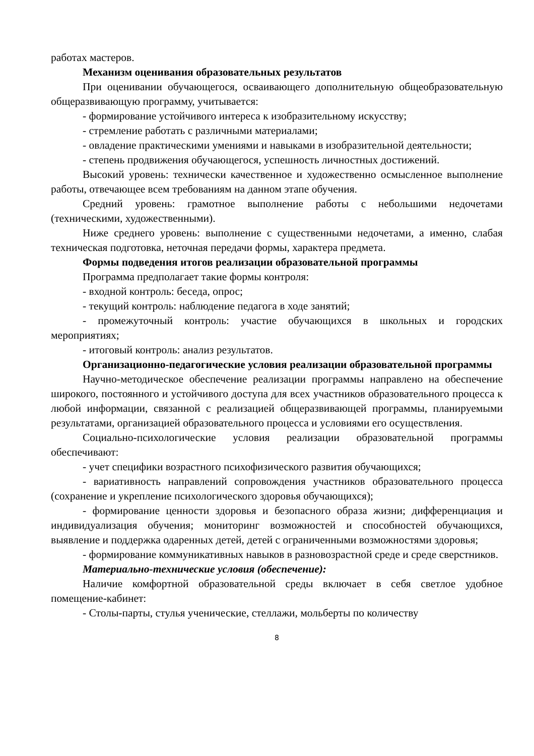работах мастеров.
Механизм оценивания образовательных результатов
При оценивании обучающегося, осваивающего дополнительную общеобразовательную общеразвивающую программу, учитывается:
- формирование устойчивого интереса к изобразительному искусству;
- стремление работать с различными материалами;
- овладение практическими умениями и навыками в изобразительной деятельности;
- степень продвижения обучающегося, успешность личностных достижений.
Высокий уровень: технически качественное и художественно осмысленное выполнение работы, отвечающее всем требованиям на данном этапе обучения.
Средний уровень: грамотное выполнение работы с небольшими недочетами (техническими, художественными).
Ниже среднего уровень: выполнение с существенными недочетами, а именно, слабая техническая подготовка, неточная передачи формы, характера предмета.
Формы подведения итогов реализации образовательной программы
Программа предполагает такие формы контроля:
- входной контроль: беседа, опрос;
- текущий контроль: наблюдение педагога в ходе занятий;
- промежуточный контроль: участие обучающихся в школьных и городских мероприятиях;
- итоговый контроль: анализ результатов.
Организационно-педагогические условия реализации образовательной программы
Научно-методическое обеспечение реализации программы направлено на обеспечение широкого, постоянного и устойчивого доступа для всех участников образовательного процесса к любой информации, связанной с реализацией общеразвивающей программы, планируемыми результатами, организацией образовательного процесса и условиями его осуществления.
Социально-психологические условия реализации образовательной программы обеспечивают:
- учет специфики возрастного психофизического развития обучающихся;
- вариативность направлений сопровождения участников образовательного процесса (сохранение и укрепление психологического здоровья обучающихся);
- формирование ценности здоровья и безопасного образа жизни; дифференциация и индивидуализация обучения; мониторинг возможностей и способностей обучающихся, выявление и поддержка одаренных детей, детей с ограниченными возможностями здоровья;
- формирование коммуникативных навыков в разновозрастной среде и среде сверстников.
Материально-технические условия (обеспечение):
Наличие комфортной образовательной среды включает в себя светлое удобное помещение-кабинет:
- Столы-парты, стулья ученические, стеллажи, мольберты по количеству
8